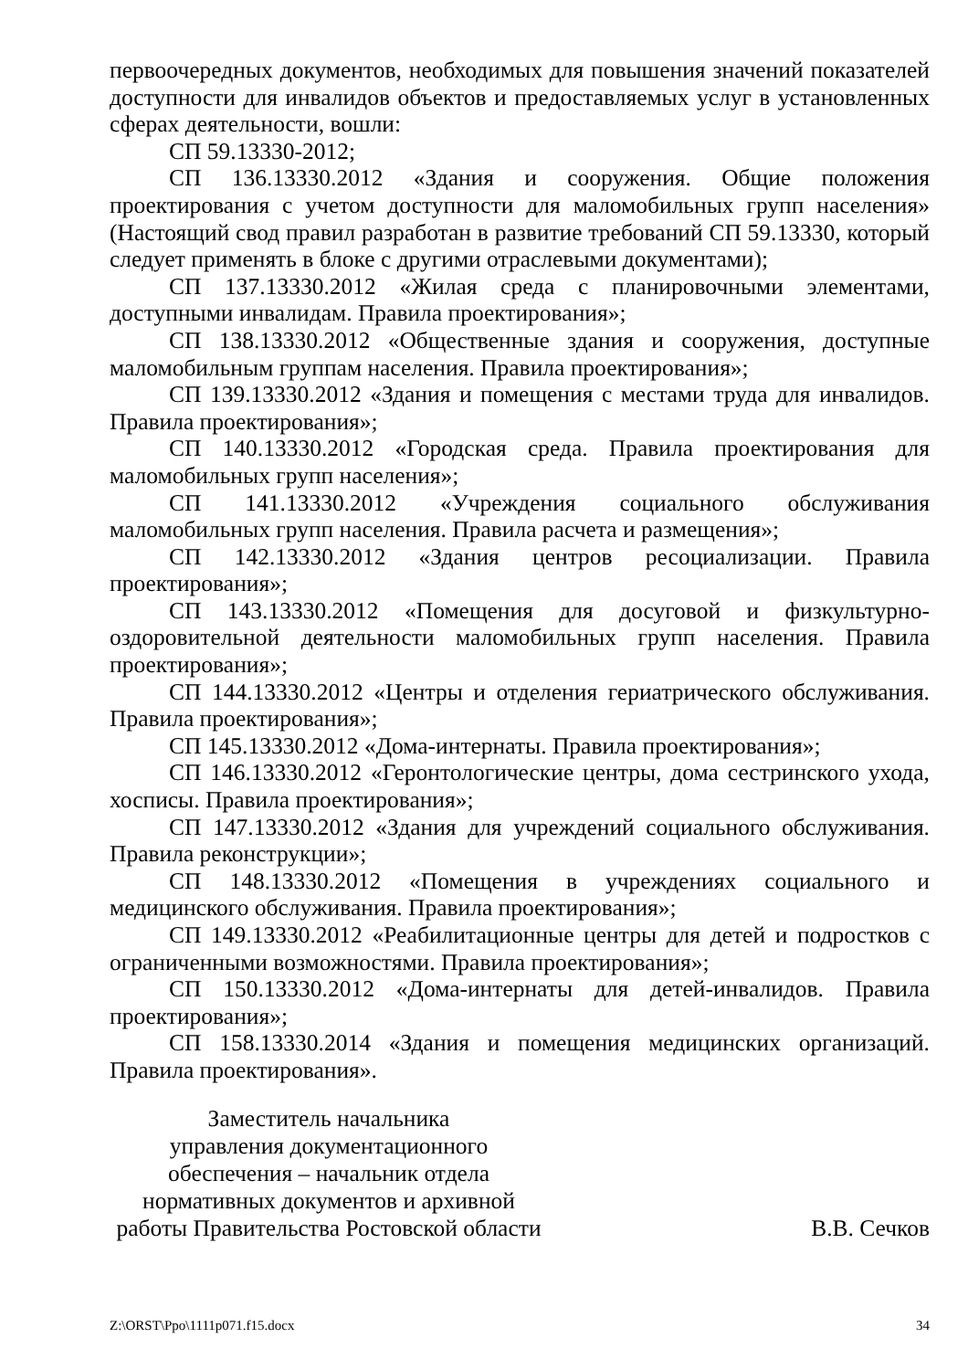первоочередных документов, необходимых для повышения значений показателей доступности для инвалидов объектов и предоставляемых услуг в установленных сферах деятельности, вошли:
СП 59.13330-2012;
СП 136.13330.2012 «Здания и сооружения. Общие положения проектирования с учетом доступности для маломобильных групп населения» (Настоящий свод правил разработан в развитие требований СП 59.13330, который следует применять в блоке с другими отраслевыми документами);
СП 137.13330.2012 «Жилая среда с планировочными элементами, доступными инвалидам. Правила проектирования»;
СП 138.13330.2012 «Общественные здания и сооружения, доступные маломобильным группам населения. Правила проектирования»;
СП 139.13330.2012 «Здания и помещения с местами труда для инвалидов. Правила проектирования»;
СП 140.13330.2012 «Городская среда. Правила проектирования для маломобильных групп населения»;
СП 141.13330.2012 «Учреждения социального обслуживания маломобильных групп населения. Правила расчета и размещения»;
СП 142.13330.2012 «Здания центров ресоциализации. Правила проектирования»;
СП 143.13330.2012 «Помещения для досуговой и физкультурно-оздоровительной деятельности маломобильных групп населения. Правила проектирования»;
СП 144.13330.2012 «Центры и отделения гериатрического обслуживания. Правила проектирования»;
СП 145.13330.2012 «Дома-интернаты. Правила проектирования»;
СП 146.13330.2012 «Геронтологические центры, дома сестринского ухода, хосписы. Правила проектирования»;
СП 147.13330.2012 «Здания для учреждений социального обслуживания. Правила реконструкции»;
СП 148.13330.2012 «Помещения в учреждениях социального и медицинского обслуживания. Правила проектирования»;
СП 149.13330.2012 «Реабилитационные центры для детей и подростков с ограниченными возможностями. Правила проектирования»;
СП 150.13330.2012 «Дома-интернаты для детей-инвалидов. Правила проектирования»;
СП 158.13330.2014 «Здания и помещения медицинских организаций. Правила проектирования».
Заместитель начальника
управления документационного
обеспечения – начальник отдела
нормативных документов и архивной
работы Правительства Ростовской области
В.В. Сечков
Z:\ORST\Ppo\1111p071.f15.docx 34